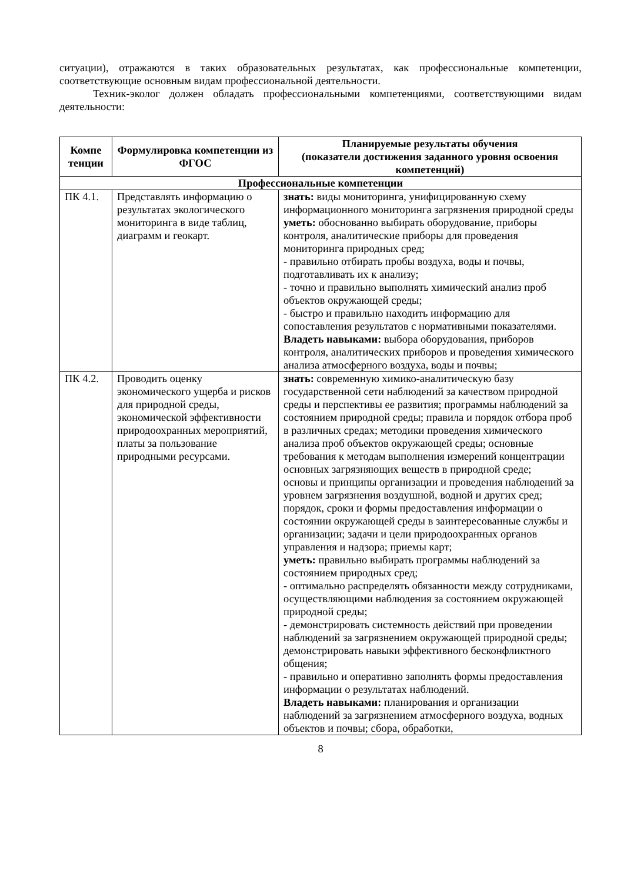ситуации), отражаются в таких образовательных результатах, как профессиональные компетенции, соответствующие основным видам профессиональной деятельности.
Техник-эколог должен обладать профессиональными компетенциями, соответствующими видам деятельности:
| Компе тенции | Формулировка компетенции из ФГОС | Планируемые результаты обучения (показатели достижения заданного уровня освоения компетенций) |
| --- | --- | --- |
| Профессиональные компетенции | | |
| ПК 4.1. | Представлять информацию о результатах экологического мониторинга в виде таблиц, диаграмм и геокарт. | знать: виды мониторинга, унифицированную схему информационного мониторинга загрязнения природной среды уметь: обоснованно выбирать оборудование, приборы контроля, аналитические приборы для проведения мониторинга природных сред; - правильно отбирать пробы воздуха, воды и почвы, подготавливать их к анализу; - точно и правильно выполнять химический анализ проб объектов окружающей среды; - быстро и правильно находить информацию для сопоставления результатов с нормативными показателями. Владеть навыками: выбора оборудования, приборов контроля, аналитических приборов и проведения химического анализа атмосферного воздуха, воды и почвы; |
| ПК 4.2. | Проводить оценку экономического ущерба и рисков для природной среды, экономической эффективности природоохранных мероприятий, платы за пользование природными ресурсами. | знать: современную химико-аналитическую базу государственной сети наблюдений за качеством природной среды и перспективы ее развития; программы наблюдений за состоянием природной среды; правила и порядок отбора проб в различных средах; методики проведения химического анализа проб объектов окружающей среды; основные требования к методам выполнения измерений концентрации основных загрязняющих веществ в природной среде; основы и принципы организации и проведения наблюдений за уровнем загрязнения воздушной, водной и других сред; порядок, сроки и формы предоставления информации о состоянии окружающей среды в заинтересованные службы и организации; задачи и цели природоохранных органов управления и надзора; приемы карт; уметь: правильно выбирать программы наблюдений за состоянием природных сред; - оптимально распределять обязанности между сотрудниками, осуществляющими наблюдения за состоянием окружающей природной среды; - демонстрировать системность действий при проведении наблюдений за загрязнением окружающей природной среды; демонстрировать навыки эффективного бесконфликтного общения; - правильно и оперативно заполнять формы предоставления информации о результатах наблюдений. Владеть навыками: планирования и организации наблюдений за загрязнением атмосферного воздуха, водных объектов и почвы; сбора, обработки, |
8